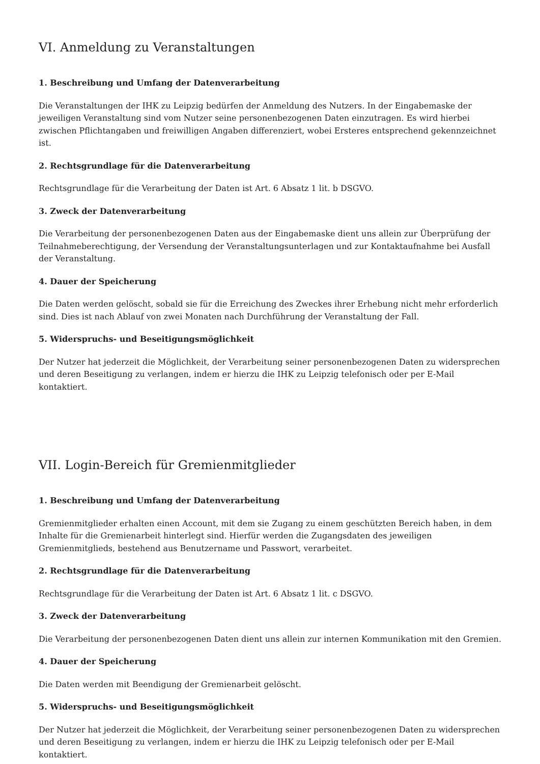VI. Anmeldung zu Veranstaltungen
1. Beschreibung und Umfang der Datenverarbeitung
Die Veranstaltungen der IHK zu Leipzig bedürfen der Anmeldung des Nutzers. In der Eingabemaske der jeweiligen Veranstaltung sind vom Nutzer seine personenbezogenen Daten einzutragen. Es wird hierbei zwischen Pflichtangaben und freiwilligen Angaben differenziert, wobei Ersteres entsprechend gekennzeichnet ist.
2. Rechtsgrundlage für die Datenverarbeitung
Rechtsgrundlage für die Verarbeitung der Daten ist Art. 6 Absatz 1 lit. b DSGVO.
3. Zweck der Datenverarbeitung
Die Verarbeitung der personenbezogenen Daten aus der Eingabemaske dient uns allein zur Überprüfung der Teilnahmeberechtigung, der Versendung der Veranstaltungsunterlagen und zur Kontaktaufnahme bei Ausfall der Veranstaltung.
4. Dauer der Speicherung
Die Daten werden gelöscht, sobald sie für die Erreichung des Zweckes ihrer Erhebung nicht mehr erforderlich sind. Dies ist nach Ablauf von zwei Monaten nach Durchführung der Veranstaltung der Fall.
5. Widerspruchs- und Beseitigungsmöglichkeit
Der Nutzer hat jederzeit die Möglichkeit, der Verarbeitung seiner personenbezogenen Daten zu widersprechen und deren Beseitigung zu verlangen, indem er hierzu die IHK zu Leipzig telefonisch oder per E-Mail kontaktiert.
VII. Login-Bereich für Gremienmitglieder
1. Beschreibung und Umfang der Datenverarbeitung
Gremienmitglieder erhalten einen Account, mit dem sie Zugang zu einem geschützten Bereich haben, in dem Inhalte für die Gremienarbeit hinterlegt sind. Hierfür werden die Zugangsdaten des jeweiligen Gremienmitglieds, bestehend aus Benutzername und Passwort, verarbeitet.
2. Rechtsgrundlage für die Datenverarbeitung
Rechtsgrundlage für die Verarbeitung der Daten ist Art. 6 Absatz 1 lit. c DSGVO.
3. Zweck der Datenverarbeitung
Die Verarbeitung der personenbezogenen Daten dient uns allein zur internen Kommunikation mit den Gremien.
4. Dauer der Speicherung
Die Daten werden mit Beendigung der Gremienarbeit gelöscht.
5. Widerspruchs- und Beseitigungsmöglichkeit
Der Nutzer hat jederzeit die Möglichkeit, der Verarbeitung seiner personenbezogenen Daten zu widersprechen und deren Beseitigung zu verlangen, indem er hierzu die IHK zu Leipzig telefonisch oder per E-Mail kontaktiert.